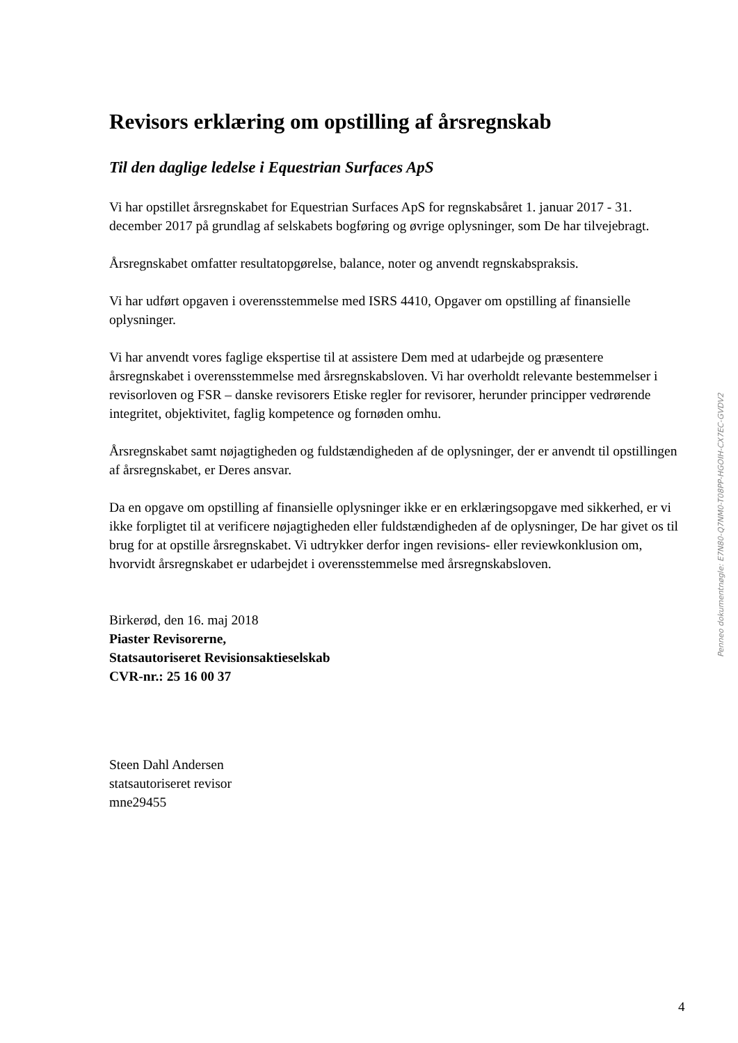Revisors erklæring om opstilling af årsregnskab
Til den daglige ledelse i Equestrian Surfaces ApS
Vi har opstillet årsregnskabet for Equestrian Surfaces ApS for regnskabsåret 1. januar 2017 - 31. december 2017 på grundlag af selskabets bogføring og øvrige oplysninger, som De har tilvejebragt.
Årsregnskabet omfatter resultatopgørelse, balance, noter og anvendt regnskabspraksis.
Vi har udført opgaven i overensstemmelse med ISRS 4410, Opgaver om opstilling af finansielle oplysninger.
Vi har anvendt vores faglige ekspertise til at assistere Dem med at udarbejde og præsentere årsregnskabet i overensstemmelse med årsregnskabsloven. Vi har overholdt relevante bestemmelser i revisorloven og FSR – danske revisorers Etiske regler for revisorer, herunder principper vedrørende integritet, objektivitet, faglig kompetence og fornøden omhu.
Årsregnskabet samt nøjagtigheden og fuldstændigheden af de oplysninger, der er anvendt til opstillingen af årsregnskabet, er Deres ansvar.
Da en opgave om opstilling af finansielle oplysninger ikke er en erklæringsopgave med sikkerhed, er vi ikke forpligtet til at verificere nøjagtigheden eller fuldstændigheden af de oplysninger, De har givet os til brug for at opstille årsregnskabet. Vi udtrykker derfor ingen revisions- eller reviewkonklusion om, hvorvidt årsregnskabet er udarbejdet i overensstemmelse med årsregnskabsloven.
Birkerød, den 16. maj 2018
Piaster Revisorerne,
Statsautoriseret Revisionsaktieselskab
CVR-nr.: 25 16 00 37
Steen Dahl Andersen
statsautoriseret revisor
mne29455
Penneo dokumentnøgle: E7N80-Q7NM0-T08PP-HGOIH-CX7EC-GVDV2
4